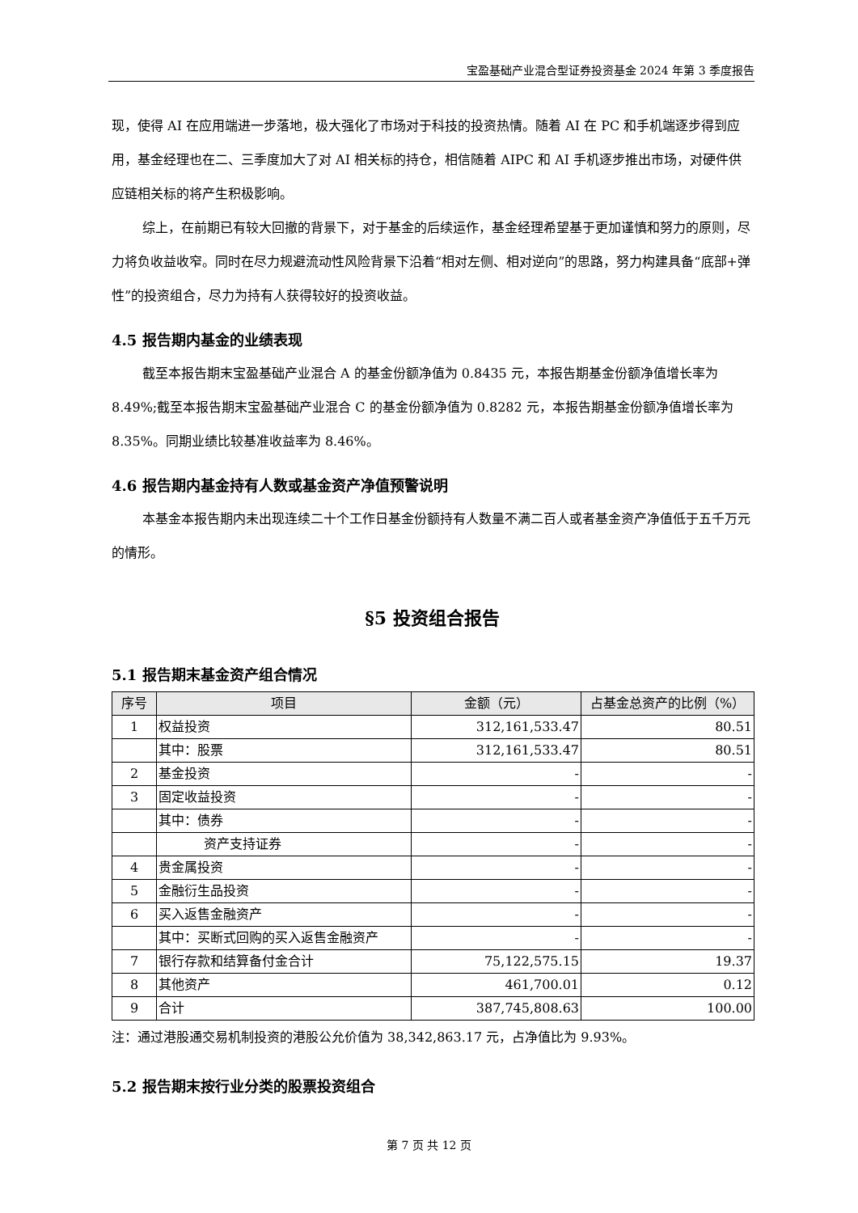宝盈基础产业混合型证券投资基金 2024 年第 3 季度报告
现，使得 AI 在应用端进一步落地，极大强化了市场对于科技的投资热情。随着 AI 在 PC 和手机端逐步得到应用，基金经理也在二、三季度加大了对 AI 相关标的持仓，相信随着 AIPC 和 AI 手机逐步推出市场，对硬件供应链相关标的将产生积极影响。
综上，在前期已有较大回撤的背景下，对于基金的后续运作，基金经理希望基于更加谨慎和努力的原则，尽力将负收益收窄。同时在尽力规避流动性风险背景下沿着“相对左侧、相对逆向”的思路，努力构建具备“底部+弹性”的投资组合，尽力为持有人获得较好的投资收益。
4.5 报告期内基金的业绩表现
截至本报告期末宝盈基础产业混合 A 的基金份额净值为 0.8435 元，本报告期基金份额净值增长率为 8.49%;截至本报告期末宝盈基础产业混合 C 的基金份额净值为 0.8282 元，本报告期基金份额净值增长率为 8.35%。同期业绩比较基准收益率为 8.46%。
4.6 报告期内基金持有人数或基金资产净值预警说明
本基金本报告期内未出现连续二十个工作日基金份额持有人数量不满二百人或者基金资产净值低于五千万元的情形。
§5 投资组合报告
5.1 报告期末基金资产组合情况
| 序号 | 项目 | 金额（元） | 占基金总资产的比例（%） |
| --- | --- | --- | --- |
| 1 | 权益投资 | 312,161,533.47 | 80.51 |
| | 其中：股票 | 312,161,533.47 | 80.51 |
| 2 | 基金投资 | - | - |
| 3 | 固定收益投资 | - | - |
| | 其中：债券 | - | - |
| | 资产支持证券 | - | - |
| 4 | 贵金属投资 | - | - |
| 5 | 金融衍生品投资 | - | - |
| 6 | 买入返售金融资产 | - | - |
| | 其中：买断式回购的买入返售金融资产 | - | - |
| 7 | 银行存款和结算备付金合计 | 75,122,575.15 | 19.37 |
| 8 | 其他资产 | 461,700.01 | 0.12 |
| 9 | 合计 | 387,745,808.63 | 100.00 |
注：通过港股通交易机制投资的港股公允价值为 38,342,863.17 元，占净值比为 9.93%。
5.2 报告期末按行业分类的股票投资组合
第 7 页 共 12 页